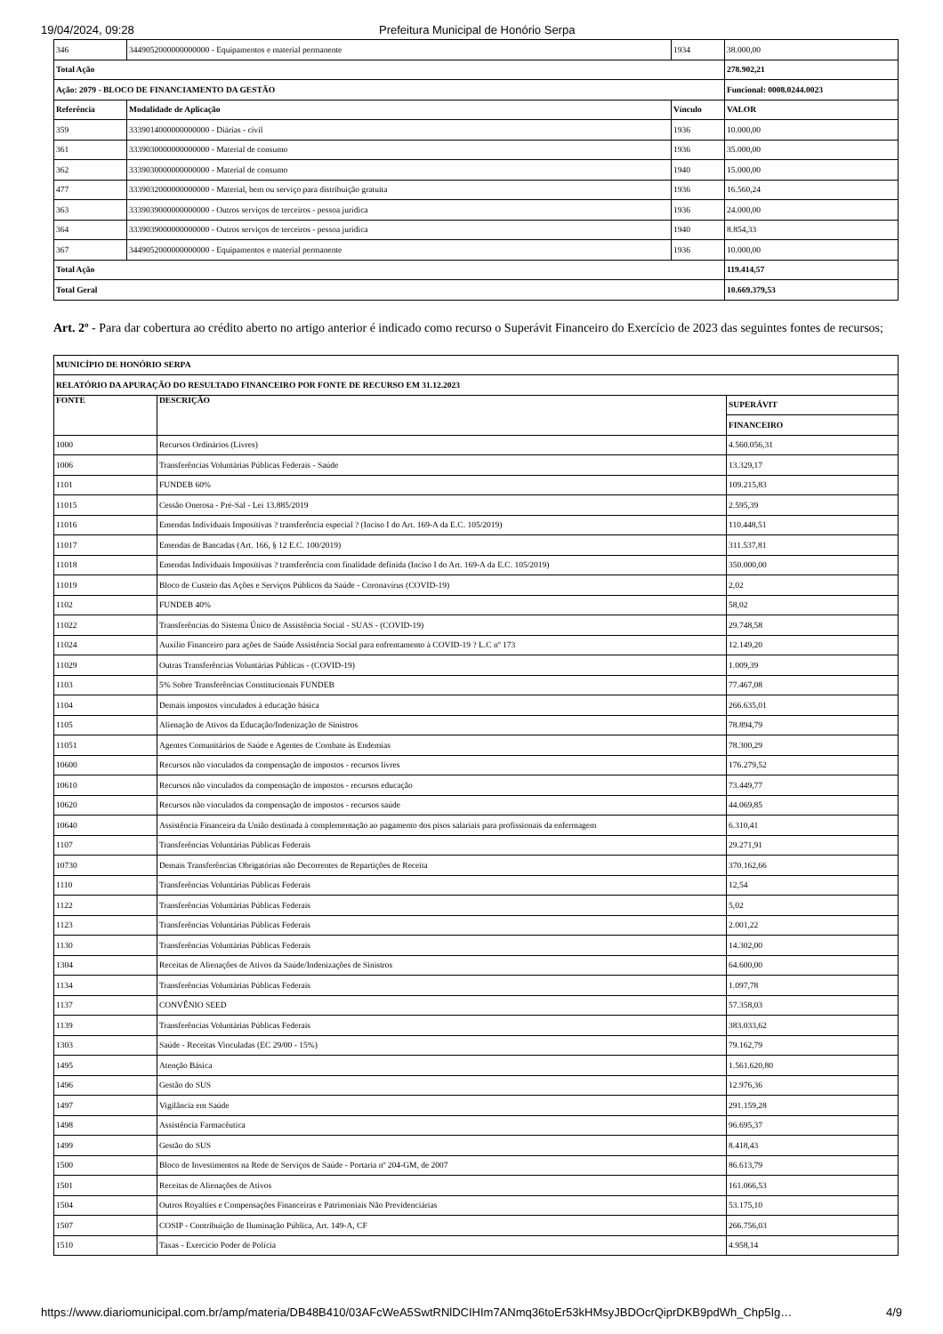19/04/2024, 09:28 Prefeitura Municipal de Honório Serpa
| 346 | 3449052000000000000 - Equipamentos e material permanente | 1934 | 38.000,00 |
| Total Ação | | | 278.902,21 |
| Ação: 2079 - BLOCO DE FINANCIAMENTO DA GESTÃO | | | Funcional: 0008.0244.0023 |
| Referência | Modalidade de Aplicação | Vínculo | VALOR |
| 359 | 3339014000000000000 - Diárias - civil | 1936 | 10.000,00 |
| 361 | 3339030000000000000 - Material de consumo | 1936 | 35.000,00 |
| 362 | 3339030000000000000 - Material de consumo | 1940 | 15.000,00 |
| 477 | 3339032000000000000 - Material, bem ou serviço para distribuição gratuita | 1936 | 16.560,24 |
| 363 | 3339039000000000000 - Outros serviços de terceiros - pessoa jurídica | 1936 | 24.000,00 |
| 364 | 3339039000000000000 - Outros serviços de terceiros - pessoa jurídica | 1940 | 8.854,33 |
| 367 | 3449052000000000000 - Equipamentos e material permanente | 1936 | 10.000,00 |
| Total Ação | | | 119.414,57 |
| Total Geral | | | 10.669.379,53 |
Art. 2º - Para dar cobertura ao crédito aberto no artigo anterior é indicado como recurso o Superávit Financeiro do Exercício de 2023 das seguintes fontes de recursos;
| MUNICÍPIO DE HONÓRIO SERPA | | |
| --- | --- | --- |
| RELATÓRIO DA APURAÇÃO DO RESULTADO FINANCEIRO POR FONTE DE RECURSO EM 31.12.2023 | | |
| FONTE | DESCRIÇÃO | SUPERÁVIT |
| | | FINANCEIRO |
| 1000 | Recursos Ordinários (Livres) | 4.560.056,31 |
| 1006 | Transferências Voluntárias Públicas Federais - Saúde | 13.329,17 |
| 1101 | FUNDEB 60% | 109.215,83 |
| 11015 | Cessão Onerosa - Pré-Sal - Lei 13.885/2019 | 2.595,39 |
| 11016 | Emendas Individuais Impositivas ? transferência especial ? (Inciso I do Art. 169-A da E.C. 105/2019) | 110.448,51 |
| 11017 | Emendas de Bancadas (Art. 166, § 12 E.C. 100/2019) | 311.537,81 |
| 11018 | Emendas Individuais Impositivas ? transferência com finalidade definida (Inciso I do Art. 169-A da E.C. 105/2019) | 350.000,00 |
| 11019 | Bloco de Custeio das Ações e Serviços Públicos da Saúde - Coronavírus (COVID-19) | 2,02 |
| 1102 | FUNDEB 40% | 58,02 |
| 11022 | Transferências do Sistema Único de Assistência Social - SUAS - (COVID-19) | 29.748,58 |
| 11024 | Auxílio Financeiro para ações de Saúde Assistência Social para enfrentamento à COVID-19 ? L.C nº 173 | 12.149,20 |
| 11029 | Outras Transferências Voluntárias Públicas - (COVID-19) | 1.009,39 |
| 1103 | 5% Sobre Transferências Constitucionais FUNDEB | 77.467,08 |
| 1104 | Demais impostos vinculados à educação básica | 266.635,01 |
| 1105 | Alienação de Ativos da Educação/Indenização de Sinistros | 78.894,79 |
| 11051 | Agentes Comunitários de Saúde e Agentes de Combate às Endemias | 78.300,29 |
| 10600 | Recursos não vinculados da compensação de impostos - recursos livres | 176.279,52 |
| 10610 | Recursos não vinculados da compensação de impostos - recursos educação | 73.449,77 |
| 10620 | Recursos não vinculados da compensação de impostos - recursos saúde | 44.069,85 |
| 10640 | Assistência Financeira da União destinada à complementação ao pagamento dos pisos salariais para profissionais da enfermagem | 6.310,41 |
| 1107 | Transferências Voluntárias Públicas Federais | 29.271,91 |
| 10730 | Demais Transferências Obrigatórias não Decorrentes de Repartições de Receita | 370.162,66 |
| 1110 | Transferências Voluntárias Públicas Federais | 12,54 |
| 1122 | Transferências Voluntárias Públicas Federais | 5,02 |
| 1123 | Transferências Voluntárias Públicas Federais | 2.001,22 |
| 1130 | Transferências Voluntárias Públicas Federais | 14.302,00 |
| 1304 | Receitas de Alienações de Ativos da Saúde/Indenizações de Sinistros | 64.600,00 |
| 1134 | Transferências Voluntárias Públicas Federais | 1.097,78 |
| 1137 | CONVÊNIO SEED | 57.358,03 |
| 1139 | Transferências Voluntárias Públicas Federais | 383.033,62 |
| 1303 | Saúde - Receitas Vinculadas (EC 29/00 - 15%) | 79.162,79 |
| 1495 | Atenção Básica | 1.561.620,80 |
| 1496 | Gestão do SUS | 12.976,36 |
| 1497 | Vigilância em Saúde | 291.159,28 |
| 1498 | Assistência Farmacêutica | 96.695,37 |
| 1499 | Gestão do SUS | 8.418,43 |
| 1500 | Bloco de Investimentos na Rede de Serviços de Saúde - Portaria nº 204-GM, de 2007 | 86.613,79 |
| 1501 | Receitas de Alienações de Ativos | 161.066,53 |
| 1504 | Outros Royalties e Compensações Financeiras e Patrimoniais Não Previdenciárias | 53.175,10 |
| 1507 | COSIP - Contribuição de Iluminação Pública, Art. 149-A, CF | 266.756,03 |
| 1510 | Taxas - Exercício Poder de Polícia | 4.958,14 |
https://www.diariomunicipal.com.br/amp/materia/DB48B410/03AFcWeA5SwtRNlDCIHIm7ANmq36toEr53kHMsyJBDOcrQiprDKB9pdWh_Chp5Ig… 4/9